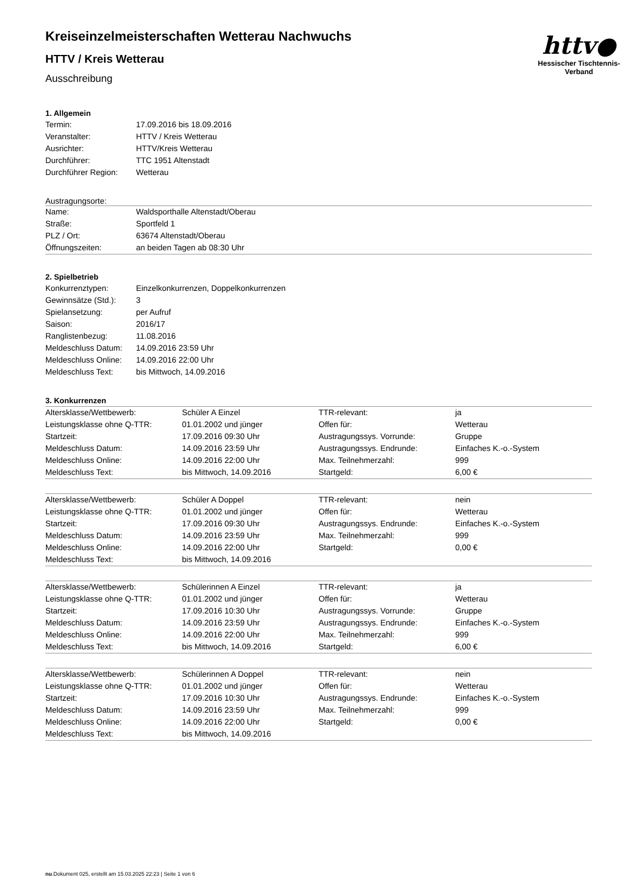httv●
Hessischer Tischtennis-Verband
Kreiseinzelmeisterschaften Wetterau Nachwuchs
HTTV / Kreis Wetterau
Ausschreibung
1. Allgemein
| Termin: | 17.09.2016 bis 18.09.2016 |
| Veranstalter: | HTTV / Kreis Wetterau |
| Ausrichter: | HTTV/Kreis Wetterau |
| Durchführer: | TTC 1951 Altenstadt |
| Durchführer Region: | Wetterau |
Austragungsorte:
| Name: | Waldsporthalle Altenstadt/Oberau |
| Straße: | Sportfeld 1 |
| PLZ / Ort: | 63674 Altenstadt/Oberau |
| Öffnungszeiten: | an beiden Tagen ab 08:30 Uhr |
2. Spielbetrieb
| Konkurrenztypen: | Einzelkonkurrenzen, Doppelkonkurrenzen |
| Gewinnsätze (Std.): | 3 |
| Spielansetzung: | per Aufruf |
| Saison: | 2016/17 |
| Ranglistenbezug: | 11.08.2016 |
| Meldeschluss Datum: | 14.09.2016 23:59 Uhr |
| Meldeschluss Online: | 14.09.2016 22:00 Uhr |
| Meldeschluss Text: | bis Mittwoch, 14.09.2016 |
3. Konkurrenzen
| Altersklasse/Wettbewerb: | Schüler A Einzel | TTR-relevant: | ja |
| Leistungsklasse ohne Q-TTR: | 01.01.2002 und jünger | Offen für: | Wetterau |
| Startzeit: | 17.09.2016 09:30 Uhr | Austragungssys. Vorrunde: | Gruppe |
| Meldeschluss Datum: | 14.09.2016 23:59 Uhr | Austragungssys. Endrunde: | Einfaches K.-o.-System |
| Meldeschluss Online: | 14.09.2016 22:00 Uhr | Max. Teilnehmerzahl: | 999 |
| Meldeschluss Text: | bis Mittwoch, 14.09.2016 | Startgeld: | 6,00 € |
| Altersklasse/Wettbewerb: | Schüler A Doppel | TTR-relevant: | nein |
| Leistungsklasse ohne Q-TTR: | 01.01.2002 und jünger | Offen für: | Wetterau |
| Startzeit: | 17.09.2016 09:30 Uhr | Austragungssys. Endrunde: | Einfaches K.-o.-System |
| Meldeschluss Datum: | 14.09.2016 23:59 Uhr | Max. Teilnehmerzahl: | 999 |
| Meldeschluss Online: | 14.09.2016 22:00 Uhr | Startgeld: | 0,00 € |
| Meldeschluss Text: | bis Mittwoch, 14.09.2016 | | |
| Altersklasse/Wettbewerb: | Schülerinnen A Einzel | TTR-relevant: | ja |
| Leistungsklasse ohne Q-TTR: | 01.01.2002 und jünger | Offen für: | Wetterau |
| Startzeit: | 17.09.2016 10:30 Uhr | Austragungssys. Vorrunde: | Gruppe |
| Meldeschluss Datum: | 14.09.2016 23:59 Uhr | Austragungssys. Endrunde: | Einfaches K.-o.-System |
| Meldeschluss Online: | 14.09.2016 22:00 Uhr | Max. Teilnehmerzahl: | 999 |
| Meldeschluss Text: | bis Mittwoch, 14.09.2016 | Startgeld: | 6,00 € |
| Altersklasse/Wettbewerb: | Schülerinnen A Doppel | TTR-relevant: | nein |
| Leistungsklasse ohne Q-TTR: | 01.01.2002 und jünger | Offen für: | Wetterau |
| Startzeit: | 17.09.2016 10:30 Uhr | Austragungssys. Endrunde: | Einfaches K.-o.-System |
| Meldeschluss Datum: | 14.09.2016 23:59 Uhr | Max. Teilnehmerzahl: | 999 |
| Meldeschluss Online: | 14.09.2016 22:00 Uhr | Startgeld: | 0,00 € |
| Meldeschluss Text: | bis Mittwoch, 14.09.2016 | | |
nu.Dokument 025, erstellt am 15.03.2025 22:23 | Seite 1 von 6